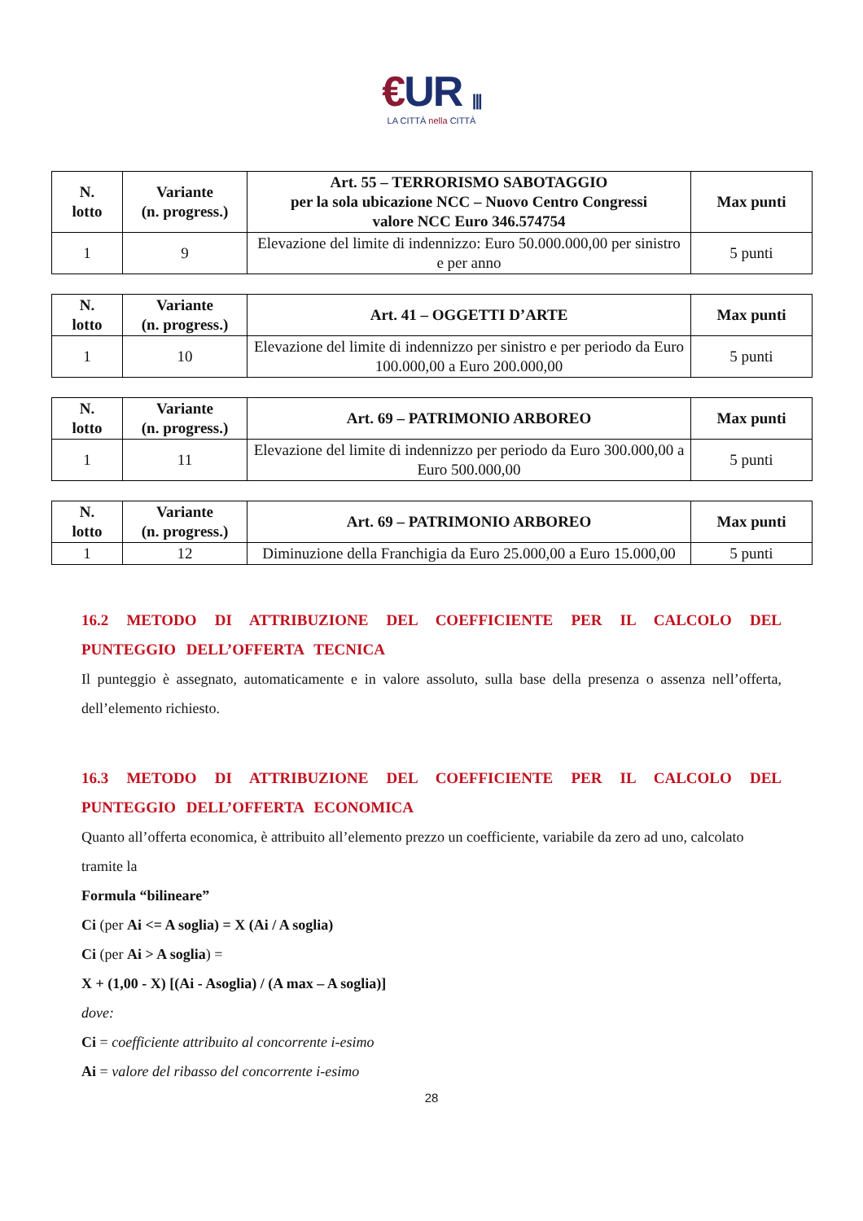€UR |||
LA CITTÀ nella CITTÀ
| N. lotto | Variante (n. progress.) | Art. 55 – TERRORISMO SABOTAGGIO per la sola ubicazione NCC – Nuovo Centro Congressi valore NCC Euro 346.574754 | Max punti |
| --- | --- | --- | --- |
| 1 | 9 | Elevazione del limite di indennizzo: Euro 50.000.000,00 per sinistro e per anno | 5 punti |
| N. lotto | Variante (n. progress.) | Art. 41 – OGGETTI D’ARTE | Max punti |
| --- | --- | --- | --- |
| 1 | 10 | Elevazione del limite di indennizzo per sinistro e per periodo da Euro 100.000,00 a Euro 200.000,00 | 5 punti |
| N. lotto | Variante (n. progress.) | Art. 69 – PATRIMONIO ARBOREO | Max punti |
| --- | --- | --- | --- |
| 1 | 11 | Elevazione del limite di indennizzo per periodo da Euro 300.000,00 a Euro 500.000,00 | 5 punti |
| N. lotto | Variante (n. progress.) | Art. 69 – PATRIMONIO ARBOREO | Max punti |
| --- | --- | --- | --- |
| 1 | 12 | Diminuzione della Franchigia da Euro 25.000,00 a Euro 15.000,00 | 5 punti |
16.2 METODO DI ATTRIBUZIONE DEL COEFFICIENTE PER IL CALCOLO DEL PUNTEGGIO DELL’OFFERTA TECNICA
Il punteggio è assegnato, automaticamente e in valore assoluto, sulla base della presenza o assenza nell’offerta, dell’elemento richiesto.
16.3 METODO DI ATTRIBUZIONE DEL COEFFICIENTE PER IL CALCOLO DEL PUNTEGGIO DELL’OFFERTA ECONOMICA
Quanto all’offerta economica, è attribuito all’elemento prezzo un coefficiente, variabile da zero ad uno, calcolato tramite la
Formula “bilineare”
Ci (per Ai <= A soglia) = X (Ai / A soglia)
Ci (per Ai > A soglia) =
X + (1,00 - X) [(Ai - Asoglia) / (A max – A soglia)]
dove:
Ci = coefficiente attribuito al concorrente i-esimo
Ai = valore del ribasso del concorrente i-esimo
28